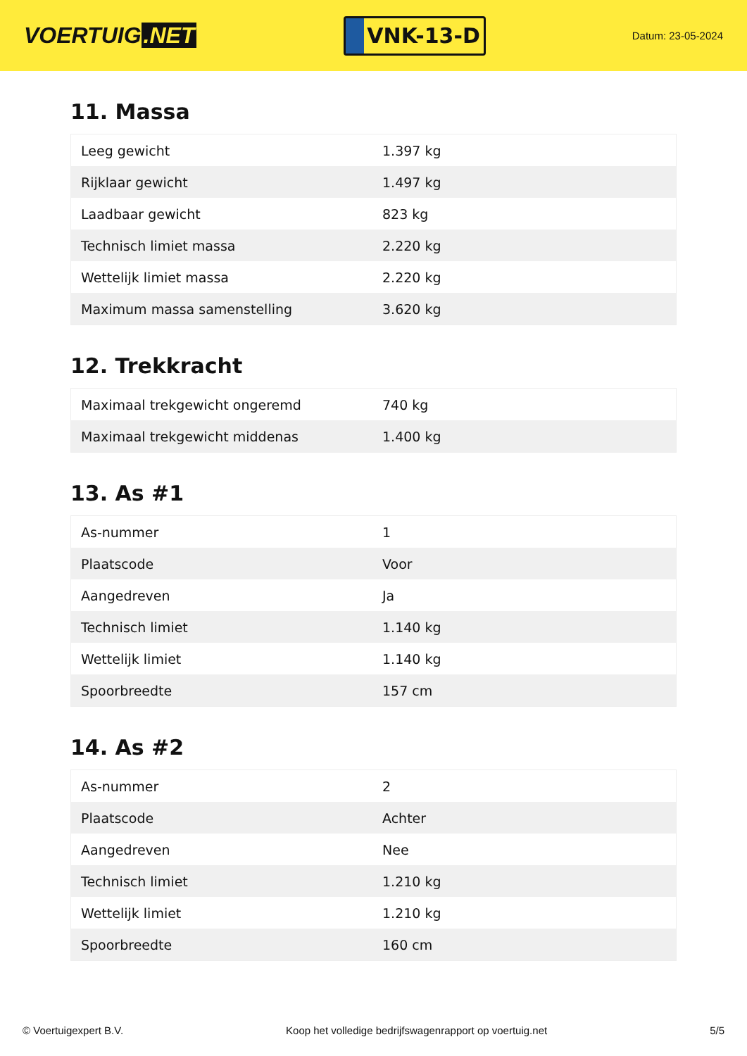VOERTUIG.NET
VNK-13-D
Datum: 23-05-2024
11. Massa
| Leeg gewicht | 1.397 kg |
| Rijklaar gewicht | 1.497 kg |
| Laadbaar gewicht | 823 kg |
| Technisch limiet massa | 2.220 kg |
| Wettelijk limiet massa | 2.220 kg |
| Maximum massa samenstelling | 3.620 kg |
12. Trekkracht
| Maximaal trekgewicht ongeremd | 740 kg |
| Maximaal trekgewicht middenas | 1.400 kg |
13. As #1
| As-nummer | 1 |
| Plaatscode | Voor |
| Aangedreven | Ja |
| Technisch limiet | 1.140 kg |
| Wettelijk limiet | 1.140 kg |
| Spoorbreedte | 157 cm |
14. As #2
| As-nummer | 2 |
| Plaatscode | Achter |
| Aangedreven | Nee |
| Technisch limiet | 1.210 kg |
| Wettelijk limiet | 1.210 kg |
| Spoorbreedte | 160 cm |
© Voertuigexpert B.V. Koop het volledige bedrijfswagenrapport op voertuig.net 5/5